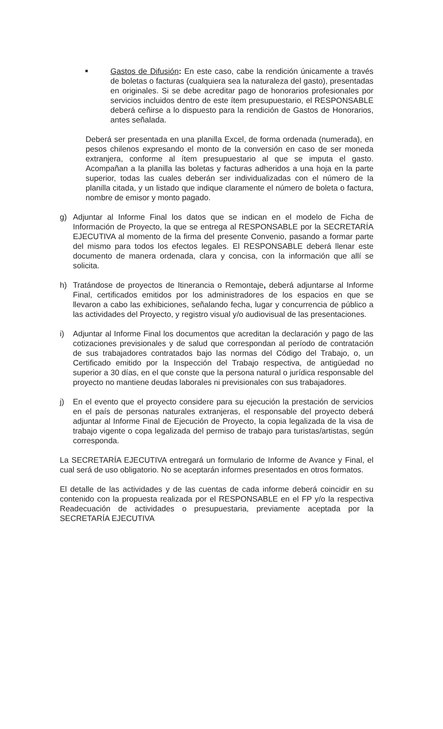■
Gastos de Difusión: En este caso, cabe la rendición únicamente a través de boletas o facturas (cualquiera sea la naturaleza del gasto), presentadas en originales. Si se debe acreditar pago de honorarios profesionales por servicios incluidos dentro de este ítem presupuestario, el RESPONSABLE deberá ceñirse a lo dispuesto para la rendición de Gastos de Honorarios, antes señalada.
Deberá ser presentada en una planilla Excel, de forma ordenada (numerada), en pesos chilenos expresando el monto de la conversión en caso de ser moneda extranjera, conforme al ítem presupuestario al que se imputa el gasto. Acompañan a la planilla las boletas y facturas adheridos a una hoja en la parte superior, todas las cuales deberán ser individualizadas con el número de la planilla citada, y un listado que indique claramente el número de boleta o factura, nombre de emisor y monto pagado.
g) Adjuntar al Informe Final los datos que se indican en el modelo de Ficha de Información de Proyecto, la que se entrega al RESPONSABLE por la SECRETARÍA EJECUTIVA al momento de la firma del presente Convenio, pasando a formar parte del mismo para todos los efectos legales. El RESPONSABLE deberá llenar este documento de manera ordenada, clara y concisa, con la información que allí se solicita.
h) Tratándose de proyectos de Itinerancia o Remontaje, deberá adjuntarse al Informe Final, certificados emitidos por los administradores de los espacios en que se llevaron a cabo las exhibiciones, señalando fecha, lugar y concurrencia de público a las actividades del Proyecto, y registro visual y/o audiovisual de las presentaciones.
i) Adjuntar al Informe Final los documentos que acreditan la declaración y pago de las cotizaciones previsionales y de salud que correspondan al período de contratación de sus trabajadores contratados bajo las normas del Código del Trabajo, o, un Certificado emitido por la Inspección del Trabajo respectiva, de antigüedad no superior a 30 días, en el que conste que la persona natural o jurídica responsable del proyecto no mantiene deudas laborales ni previsionales con sus trabajadores.
j) En el evento que el proyecto considere para su ejecución la prestación de servicios en el país de personas naturales extranjeras, el responsable del proyecto deberá adjuntar al Informe Final de Ejecución de Proyecto, la copia legalizada de la visa de trabajo vigente o copa legalizada del permiso de trabajo para turistas/artistas, según corresponda.
La SECRETARÍA EJECUTIVA entregará un formulario de Informe de Avance y Final, el cual será de uso obligatorio. No se aceptarán informes presentados en otros formatos.
El detalle de las actividades y de las cuentas de cada informe deberá coincidir en su contenido con la propuesta realizada por el RESPONSABLE en el FP y/o la respectiva Readecuación de actividades o presupuestaria, previamente aceptada por la SECRETARÍA EJECUTIVA